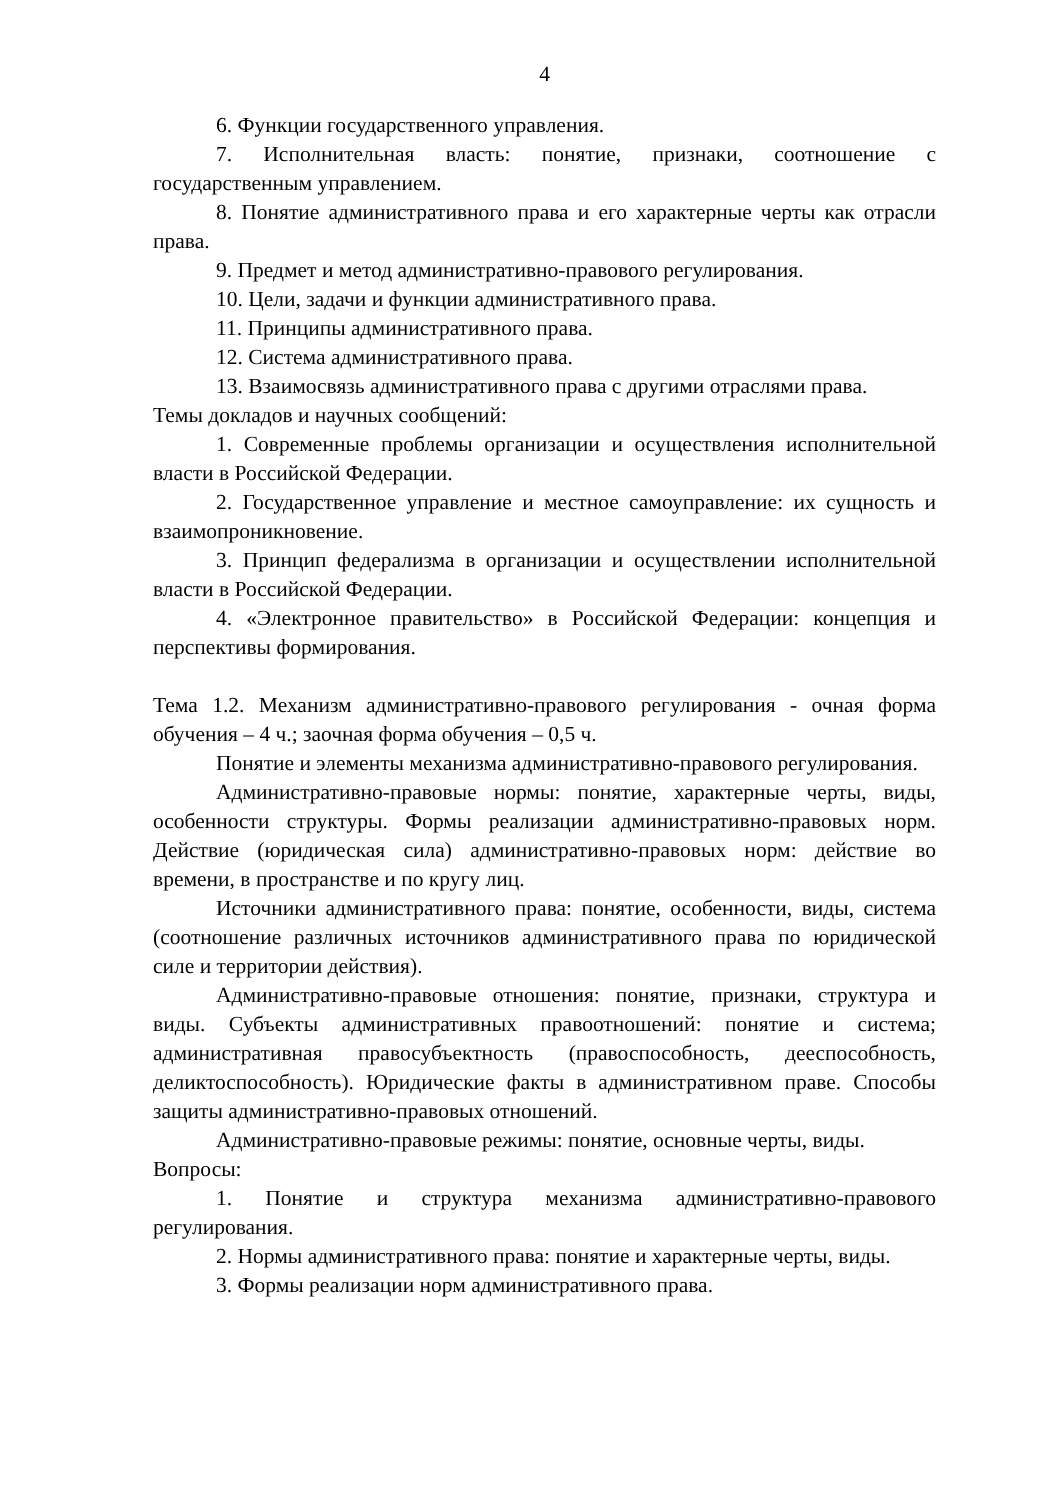4
6. Функции государственного управления.
7. Исполнительная власть: понятие, признаки, соотношение с государственным управлением.
8. Понятие административного права и его характерные черты как отрасли права.
9. Предмет и метод административно-правового регулирования.
10. Цели, задачи и функции административного права.
11. Принципы административного права.
12. Система административного права.
13. Взаимосвязь административного права с другими отраслями права.
Темы докладов и научных сообщений:
1. Современные проблемы организации и осуществления исполнительной власти в Российской Федерации.
2. Государственное управление и местное самоуправление: их сущность и взаимопроникновение.
3. Принцип федерализма в организации и осуществлении исполнительной власти в Российской Федерации.
4. «Электронное правительство» в Российской Федерации: концепция и перспективы формирования.
Тема 1.2. Механизм административно-правового регулирования - очная форма обучения – 4 ч.; заочная форма обучения – 0,5 ч.
Понятие и элементы механизма административно-правового регулирования.
Административно-правовые нормы: понятие, характерные черты, виды, особенности структуры. Формы реализации административно-правовых норм. Действие (юридическая сила) административно-правовых норм: действие во времени, в пространстве и по кругу лиц.
Источники административного права: понятие, особенности, виды, система (соотношение различных источников административного права по юридической силе и территории действия).
Административно-правовые отношения: понятие, признаки, структура и виды. Субъекты административных правоотношений: понятие и система; административная правосубъектность (правоспособность, дееспособность, деликтоспособность). Юридические факты в административном праве. Способы защиты административно-правовых отношений.
Административно-правовые режимы: понятие, основные черты, виды.
Вопросы:
1. Понятие и структура механизма административно-правового регулирования.
2. Нормы административного права: понятие и характерные черты, виды.
3. Формы реализации норм административного права.